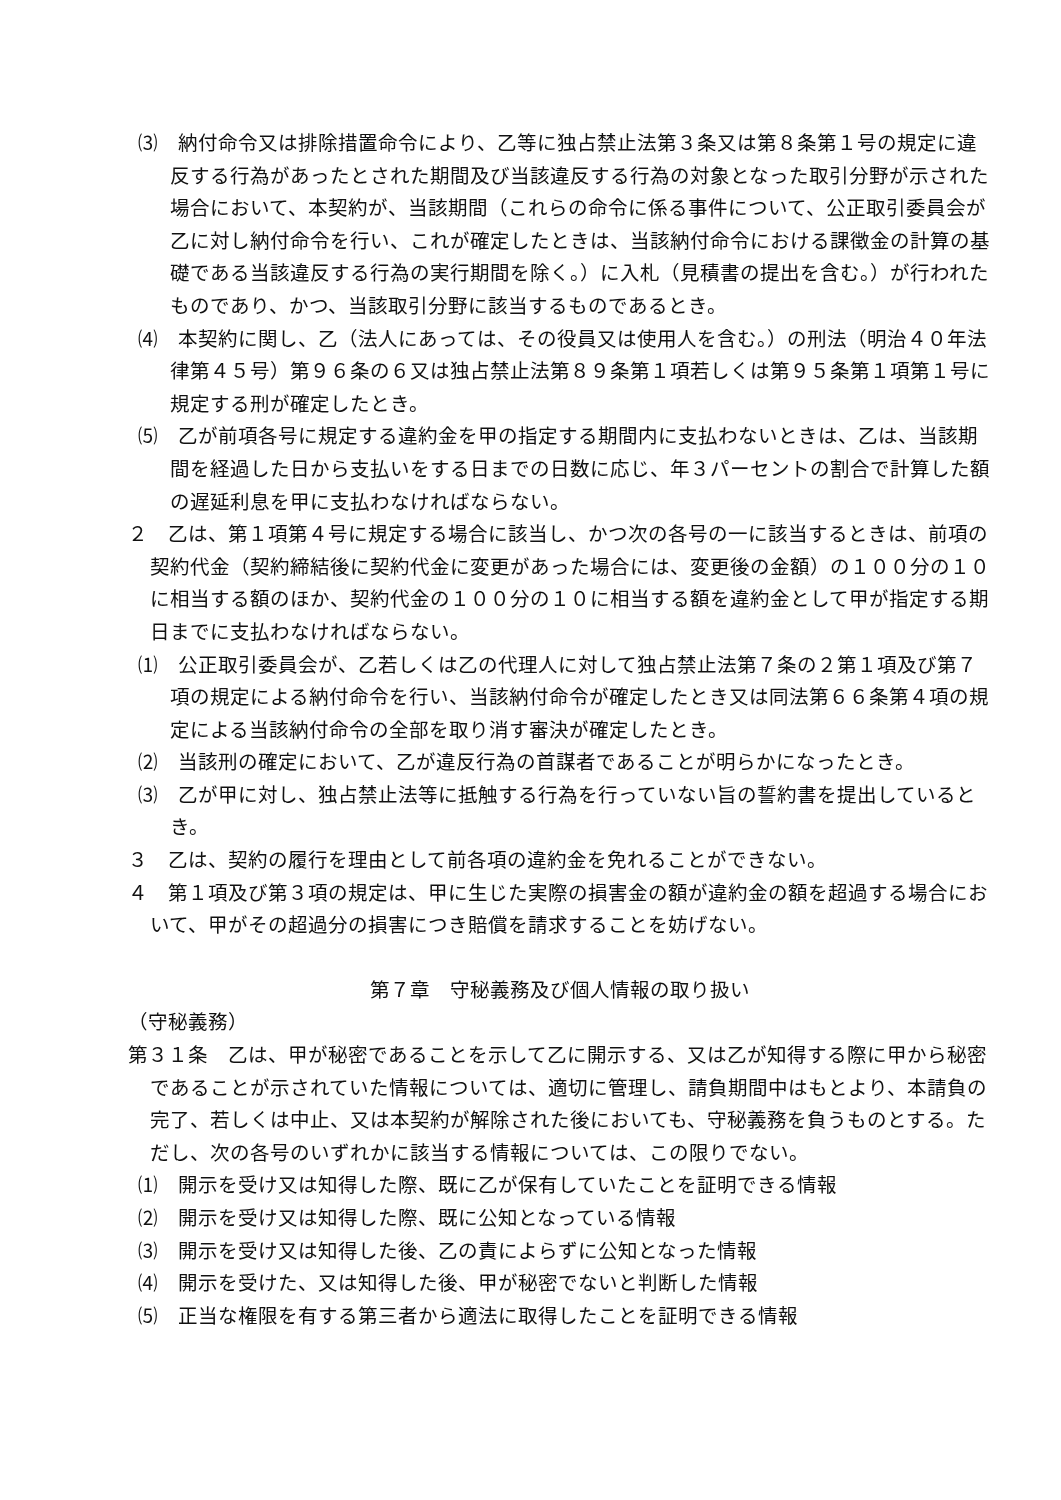⑶　納付命令又は排除措置命令により、乙等に独占禁止法第３条又は第８条第１号の規定に違反する行為があったとされた期間及び当該違反する行為の対象となった取引分野が示された場合において、本契約が、当該期間（これらの命令に係る事件について、公正取引委員会が乙に対し納付命令を行い、これが確定したときは、当該納付命令における課徴金の計算の基礎である当該違反する行為の実行期間を除く。）に入札（見積書の提出を含む。）が行われたものであり、かつ、当該取引分野に該当するものであるとき。
⑷　本契約に関し、乙（法人にあっては、その役員又は使用人を含む。）の刑法（明治４０年法律第４５号）第９６条の６又は独占禁止法第８９条第１項若しくは第９５条第１項第１号に規定する刑が確定したとき。
⑸　乙が前項各号に規定する違約金を甲の指定する期間内に支払わないときは、乙は、当該期間を経過した日から支払いをする日までの日数に応じ、年３パーセントの割合で計算した額の遅延利息を甲に支払わなければならない。
２　乙は、第１項第４号に規定する場合に該当し、かつ次の各号の一に該当するときは、前項の契約代金（契約締結後に契約代金に変更があった場合には、変更後の金額）の１００分の１０に相当する額のほか、契約代金の１００分の１０に相当する額を違約金として甲が指定する期日までに支払わなければならない。
⑴　公正取引委員会が、乙若しくは乙の代理人に対して独占禁止法第７条の２第１項及び第７項の規定による納付命令を行い、当該納付命令が確定したとき又は同法第６６条第４項の規定による当該納付命令の全部を取り消す審決が確定したとき。
⑵　当該刑の確定において、乙が違反行為の首謀者であることが明らかになったとき。
⑶　乙が甲に対し、独占禁止法等に抵触する行為を行っていない旨の誓約書を提出しているとき。
３　乙は、契約の履行を理由として前各項の違約金を免れることができない。
４　第１項及び第３項の規定は、甲に生じた実際の損害金の額が違約金の額を超過する場合において、甲がその超過分の損害につき賠償を請求することを妨げない。
第７章　守秘義務及び個人情報の取り扱い
（守秘義務）
第３１条　乙は、甲が秘密であることを示して乙に開示する、又は乙が知得する際に甲から秘密であることが示されていた情報については、適切に管理し、請負期間中はもとより、本請負の完了、若しくは中止、又は本契約が解除された後においても、守秘義務を負うものとする。ただし、次の各号のいずれかに該当する情報については、この限りでない。
⑴　開示を受け又は知得した際、既に乙が保有していたことを証明できる情報
⑵　開示を受け又は知得した際、既に公知となっている情報
⑶　開示を受け又は知得した後、乙の責によらずに公知となった情報
⑷　開示を受けた、又は知得した後、甲が秘密でないと判断した情報
⑸　正当な権限を有する第三者から適法に取得したことを証明できる情報